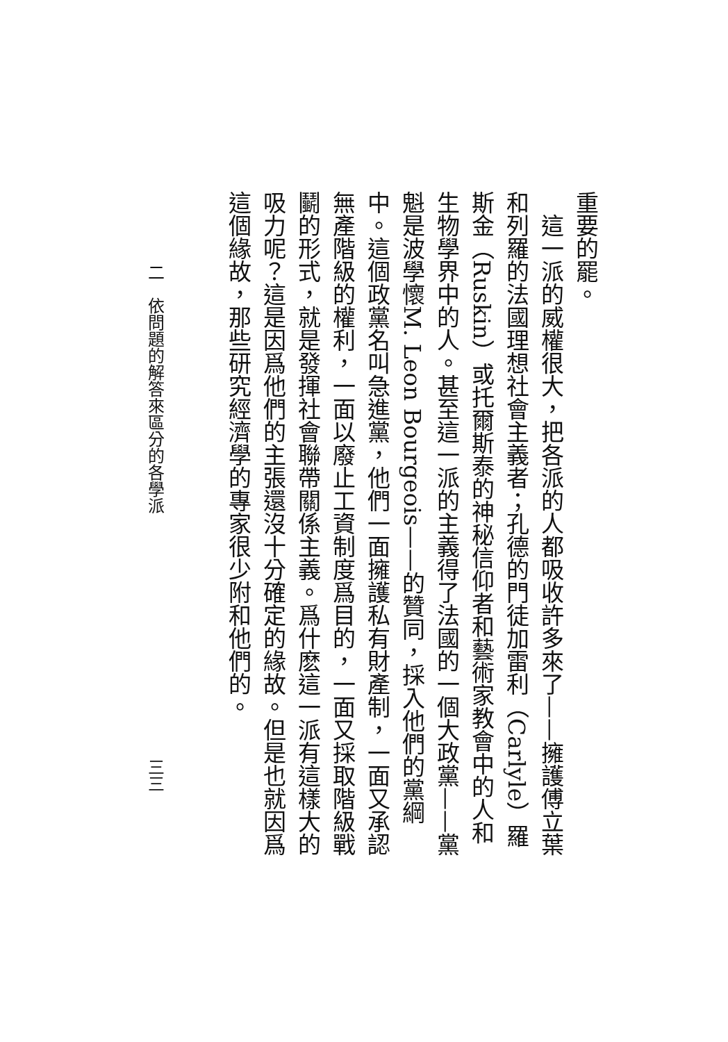重要的罷。
這一派的威權很大，把各派的人都吸收許多來了——擁護傅立葉和列羅的法國理想社會主義者；孔德的門徒加雷利（Carlyle）羅斯金（Ruskin）或托爾斯泰的神秘信仰者和藝術家教會中的人和生物學界中的人。甚至這一派的主義得了法國的一個大政黨——黨魁是波學懷M. Leon Bourgeois——的贊同，採入他們的黨綱中。這個政黨名叫急進黨，他們一面擁護私有財產制，一面又承認無產階級的權利，一面以廢止工資制度爲目的，一面又採取階級戰鬭的形式，就是發揮社會聯帶關係主義。爲什麽這一派有這樣大的吸力呢？這是因爲他們的主張還沒十分確定的緣故。但是也就因爲這個緣故，那些研究經濟學的專家很少附和他們的。
二　依問題的解答來區分的各學派 三三